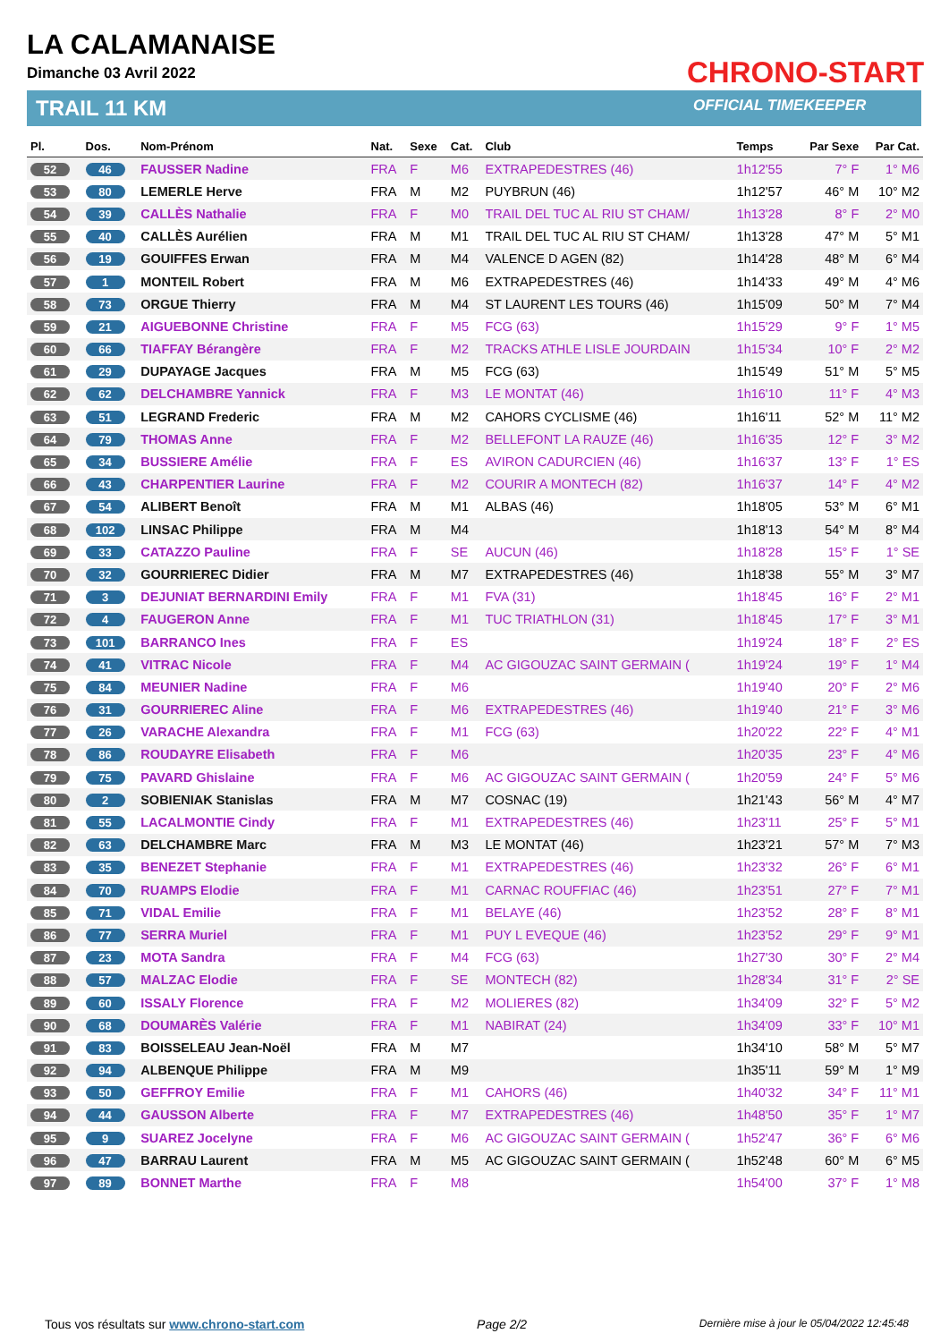LA CALAMANAISE
Dimanche 03 Avril 2022
TRAIL 11 KM
CHRONO-START
OFFICIAL TIMEKEEPER
| Pl. | Dos. | Nom-Prénom | Nat. | Sexe | Cat. | Club | Temps | Par Sexe | Par Cat. |
| --- | --- | --- | --- | --- | --- | --- | --- | --- | --- |
| 52 | 46 | FAUSSER Nadine | FRA | F | M6 | EXTRAPEDESTRES (46) | 1h12'55 | 7° F | 1° M6 |
| 53 | 80 | LEMERLE Herve | FRA | M | M2 | PUYBRUN (46) | 1h12'57 | 46° M | 10° M2 |
| 54 | 39 | CALLÈS Nathalie | FRA | F | M0 | TRAIL DEL TUC AL RIU ST CHAM/ | 1h13'28 | 8° F | 2° M0 |
| 55 | 40 | CALLÈS Aurélien | FRA | M | M1 | TRAIL DEL TUC AL RIU ST CHAM/ | 1h13'28 | 47° M | 5° M1 |
| 56 | 19 | GOUIFFES Erwan | FRA | M | M4 | VALENCE D AGEN (82) | 1h14'28 | 48° M | 6° M4 |
| 57 | 1 | MONTEIL Robert | FRA | M | M6 | EXTRAPEDESTRES (46) | 1h14'33 | 49° M | 4° M6 |
| 58 | 73 | ORGUE Thierry | FRA | M | M4 | ST LAURENT LES TOURS (46) | 1h15'09 | 50° M | 7° M4 |
| 59 | 21 | AIGUEBONNE Christine | FRA | F | M5 | FCG (63) | 1h15'29 | 9° F | 1° M5 |
| 60 | 66 | TIAFFAY Bérangère | FRA | F | M2 | TRACKS ATHLE LISLE JOURDAIN | 1h15'34 | 10° F | 2° M2 |
| 61 | 29 | DUPAYAGE Jacques | FRA | M | M5 | FCG (63) | 1h15'49 | 51° M | 5° M5 |
| 62 | 62 | DELCHAMBRE Yannick | FRA | F | M3 | LE MONTAT (46) | 1h16'10 | 11° F | 4° M3 |
| 63 | 51 | LEGRAND Frederic | FRA | M | M2 | CAHORS CYCLISME (46) | 1h16'11 | 52° M | 11° M2 |
| 64 | 79 | THOMAS Anne | FRA | F | M2 | BELLEFONT LA RAUZE (46) | 1h16'35 | 12° F | 3° M2 |
| 65 | 34 | BUSSIERE Amélie | FRA | F | ES | AVIRON CADURCIEN (46) | 1h16'37 | 13° F | 1° ES |
| 66 | 43 | CHARPENTIER Laurine | FRA | F | M2 | COURIR A MONTECH (82) | 1h16'37 | 14° F | 4° M2 |
| 67 | 54 | ALIBERT Benoît | FRA | M | M1 | ALBAS (46) | 1h18'05 | 53° M | 6° M1 |
| 68 | 102 | LINSAC Philippe | FRA | M | M4 | | 1h18'13 | 54° M | 8° M4 |
| 69 | 33 | CATAZZO Pauline | FRA | F | SE | AUCUN (46) | 1h18'28 | 15° F | 1° SE |
| 70 | 32 | GOURRIEREC Didier | FRA | M | M7 | EXTRAPEDESTRES (46) | 1h18'38 | 55° M | 3° M7 |
| 71 | 3 | DEJUNIAT BERNARDINI Emily | FRA | F | M1 | FVA (31) | 1h18'45 | 16° F | 2° M1 |
| 72 | 4 | FAUGERON Anne | FRA | F | M1 | TUC TRIATHLON (31) | 1h18'45 | 17° F | 3° M1 |
| 73 | 101 | BARRANCO Ines | FRA | F | ES | | 1h19'24 | 18° F | 2° ES |
| 74 | 41 | VITRAC Nicole | FRA | F | M4 | AC GIGOUZAC SAINT GERMAIN ( | 1h19'24 | 19° F | 1° M4 |
| 75 | 84 | MEUNIER Nadine | FRA | F | M6 | | 1h19'40 | 20° F | 2° M6 |
| 76 | 31 | GOURRIEREC Aline | FRA | F | M6 | EXTRAPEDESTRES (46) | 1h19'40 | 21° F | 3° M6 |
| 77 | 26 | VARACHE Alexandra | FRA | F | M1 | FCG (63) | 1h20'22 | 22° F | 4° M1 |
| 78 | 86 | ROUDAYRE Elisabeth | FRA | F | M6 | | 1h20'35 | 23° F | 4° M6 |
| 79 | 75 | PAVARD Ghislaine | FRA | F | M6 | AC GIGOUZAC SAINT GERMAIN ( | 1h20'59 | 24° F | 5° M6 |
| 80 | 2 | SOBIENIAK Stanislas | FRA | M | M7 | COSNAC (19) | 1h21'43 | 56° M | 4° M7 |
| 81 | 55 | LACALMONTIE Cindy | FRA | F | M1 | EXTRAPEDESTRES (46) | 1h23'11 | 25° F | 5° M1 |
| 82 | 63 | DELCHAMBRE Marc | FRA | M | M3 | LE MONTAT (46) | 1h23'21 | 57° M | 7° M3 |
| 83 | 35 | BENEZET Stephanie | FRA | F | M1 | EXTRAPEDESTRES (46) | 1h23'32 | 26° F | 6° M1 |
| 84 | 70 | RUAMPS Elodie | FRA | F | M1 | CARNAC ROUFFIAC (46) | 1h23'51 | 27° F | 7° M1 |
| 85 | 71 | VIDAL Emilie | FRA | F | M1 | BELAYE (46) | 1h23'52 | 28° F | 8° M1 |
| 86 | 77 | SERRA Muriel | FRA | F | M1 | PUY L EVEQUE (46) | 1h23'52 | 29° F | 9° M1 |
| 87 | 23 | MOTA Sandra | FRA | F | M4 | FCG (63) | 1h27'30 | 30° F | 2° M4 |
| 88 | 57 | MALZAC Elodie | FRA | F | SE | MONTECH (82) | 1h28'34 | 31° F | 2° SE |
| 89 | 60 | ISSALY Florence | FRA | F | M2 | MOLIERES (82) | 1h34'09 | 32° F | 5° M2 |
| 90 | 68 | DOUMARÈS Valérie | FRA | F | M1 | NABIRAT (24) | 1h34'09 | 33° F | 10° M1 |
| 91 | 83 | BOISSELEAU Jean-Noël | FRA | M | M7 | | 1h34'10 | 58° M | 5° M7 |
| 92 | 94 | ALBENQUE Philippe | FRA | M | M9 | | 1h35'11 | 59° M | 1° M9 |
| 93 | 50 | GEFFROY Emilie | FRA | F | M1 | CAHORS (46) | 1h40'32 | 34° F | 11° M1 |
| 94 | 44 | GAUSSON Alberte | FRA | F | M7 | EXTRAPEDESTRES (46) | 1h48'50 | 35° F | 1° M7 |
| 95 | 9 | SUAREZ Jocelyne | FRA | F | M6 | AC GIGOUZAC SAINT GERMAIN ( | 1h52'47 | 36° F | 6° M6 |
| 96 | 47 | BARRAU Laurent | FRA | M | M5 | AC GIGOUZAC SAINT GERMAIN ( | 1h52'48 | 60° M | 6° M5 |
| 97 | 89 | BONNET Marthe | FRA | F | M8 | | 1h54'00 | 37° F | 1° M8 |
Tous vos résultats sur www.chrono-start.com Page 2/2 Dernière mise à jour le 05/04/2022 12:45:48